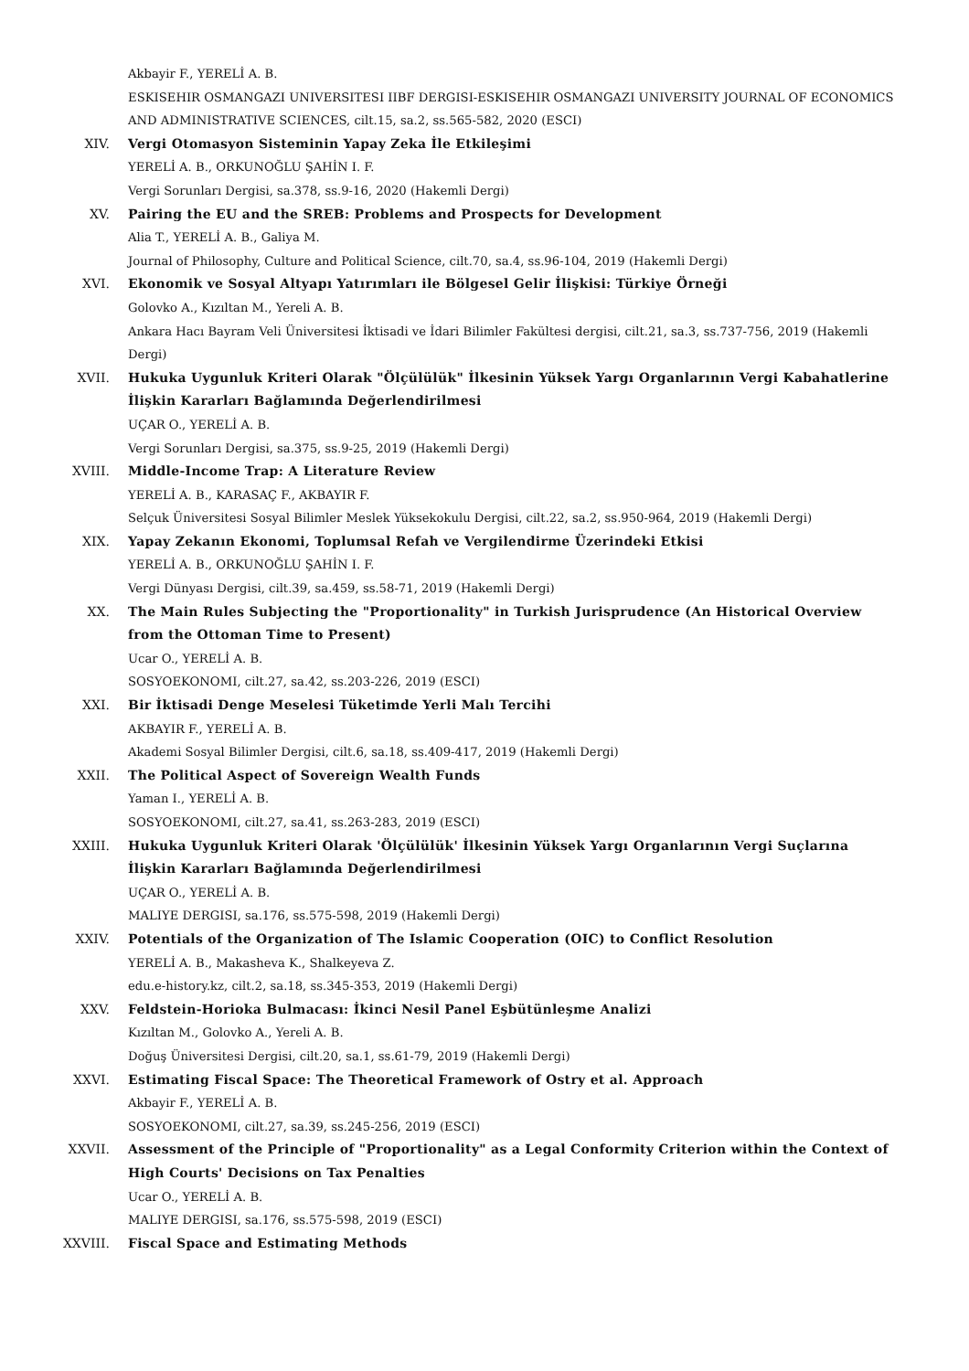Akbayir F., YERELİ A. B.
ESKISEHIR OSMANGAZI UNIVERSITESI IIBF DERGISI-ESKISEHIR OSMANGAZI UNIVERSITY JOURNAL OF ECONOMICS AND ADMINISTRATIVE SCIENCES, cilt.15, sa.2, ss.565-582, 2020 (ESCI)
XIV. Vergi Otomasyon Sisteminin Yapay Zeka İle Etkileşimi
YERELİ A. B., ORKUNOĞLU ŞAHİN I. F.
Vergi Sorunları Dergisi, sa.378, ss.9-16, 2020 (Hakemli Dergi)
XV. Pairing the EU and the SREB: Problems and Prospects for Development
Alia T., YERELİ A. B., Galiya M.
Journal of Philosophy, Culture and Political Science, cilt.70, sa.4, ss.96-104, 2019 (Hakemli Dergi)
XVI. Ekonomik ve Sosyal Altyapı Yatırımları ile Bölgesel Gelir İlişkisi: Türkiye Örneği
Golovko A., Kızıltan M., Yereli A. B.
Ankara Hacı Bayram Veli Üniversitesi İktisadi ve İdari Bilimler Fakültesi dergisi, cilt.21, sa.3, ss.737-756, 2019 (Hakemli Dergi)
XVII. Hukuka Uygunluk Kriteri Olarak "Ölçülülük" İlkesinin Yüksek Yargı Organlarının Vergi Kabahatlerine İlişkin Kararları Bağlamında Değerlendirilmesi
UÇAR O., YERELİ A. B.
Vergi Sorunları Dergisi, sa.375, ss.9-25, 2019 (Hakemli Dergi)
XVIII. Middle-Income Trap: A Literature Review
YERELİ A. B., KARASAÇ F., AKBAYIR F.
Selçuk Üniversitesi Sosyal Bilimler Meslek Yüksekokulu Dergisi, cilt.22, sa.2, ss.950-964, 2019 (Hakemli Dergi)
XIX. Yapay Zekanın Ekonomi, Toplumsal Refah ve Vergilendirme Üzerindeki Etkisi
YERELİ A. B., ORKUNOĞLU ŞAHİN I. F.
Vergi Dünyası Dergisi, cilt.39, sa.459, ss.58-71, 2019 (Hakemli Dergi)
XX. The Main Rules Subjecting the "Proportionality" in Turkish Jurisprudence (An Historical Overview from the Ottoman Time to Present)
Ucar O., YERELİ A. B.
SOSYOEKONOMI, cilt.27, sa.42, ss.203-226, 2019 (ESCI)
XXI. Bir İktisadi Denge Meselesi Tüketimde Yerli Malı Tercihi
AKBAYIR F., YERELİ A. B.
Akademi Sosyal Bilimler Dergisi, cilt.6, sa.18, ss.409-417, 2019 (Hakemli Dergi)
XXII. The Political Aspect of Sovereign Wealth Funds
Yaman I., YERELİ A. B.
SOSYOEKONOMI, cilt.27, sa.41, ss.263-283, 2019 (ESCI)
XXIII. Hukuka Uygunluk Kriteri Olarak 'Ölçülülük' İlkesinin Yüksek Yargı Organlarının Vergi Suçlarına İlişkin Kararları Bağlamında Değerlendirilmesi
UÇAR O., YERELİ A. B.
MALIYE DERGISI, sa.176, ss.575-598, 2019 (Hakemli Dergi)
XXIV. Potentials of the Organization of The Islamic Cooperation (OIC) to Conflict Resolution
YERELİ A. B., Makasheva K., Shalkeyeva Z.
edu.e-history.kz, cilt.2, sa.18, ss.345-353, 2019 (Hakemli Dergi)
XXV. Feldstein-Horioka Bulmacası: İkinci Nesil Panel Eşbütünleşme Analizi
Kızıltan M., Golovko A., Yereli A. B.
Doğuş Üniversitesi Dergisi, cilt.20, sa.1, ss.61-79, 2019 (Hakemli Dergi)
XXVI. Estimating Fiscal Space: The Theoretical Framework of Ostry et al. Approach
Akbayir F., YERELİ A. B.
SOSYOEKONOMI, cilt.27, sa.39, ss.245-256, 2019 (ESCI)
XXVII. Assessment of the Principle of "Proportionality" as a Legal Conformity Criterion within the Context of High Courts' Decisions on Tax Penalties
Ucar O., YERELİ A. B.
MALIYE DERGISI, sa.176, ss.575-598, 2019 (ESCI)
XXVIII. Fiscal Space and Estimating Methods